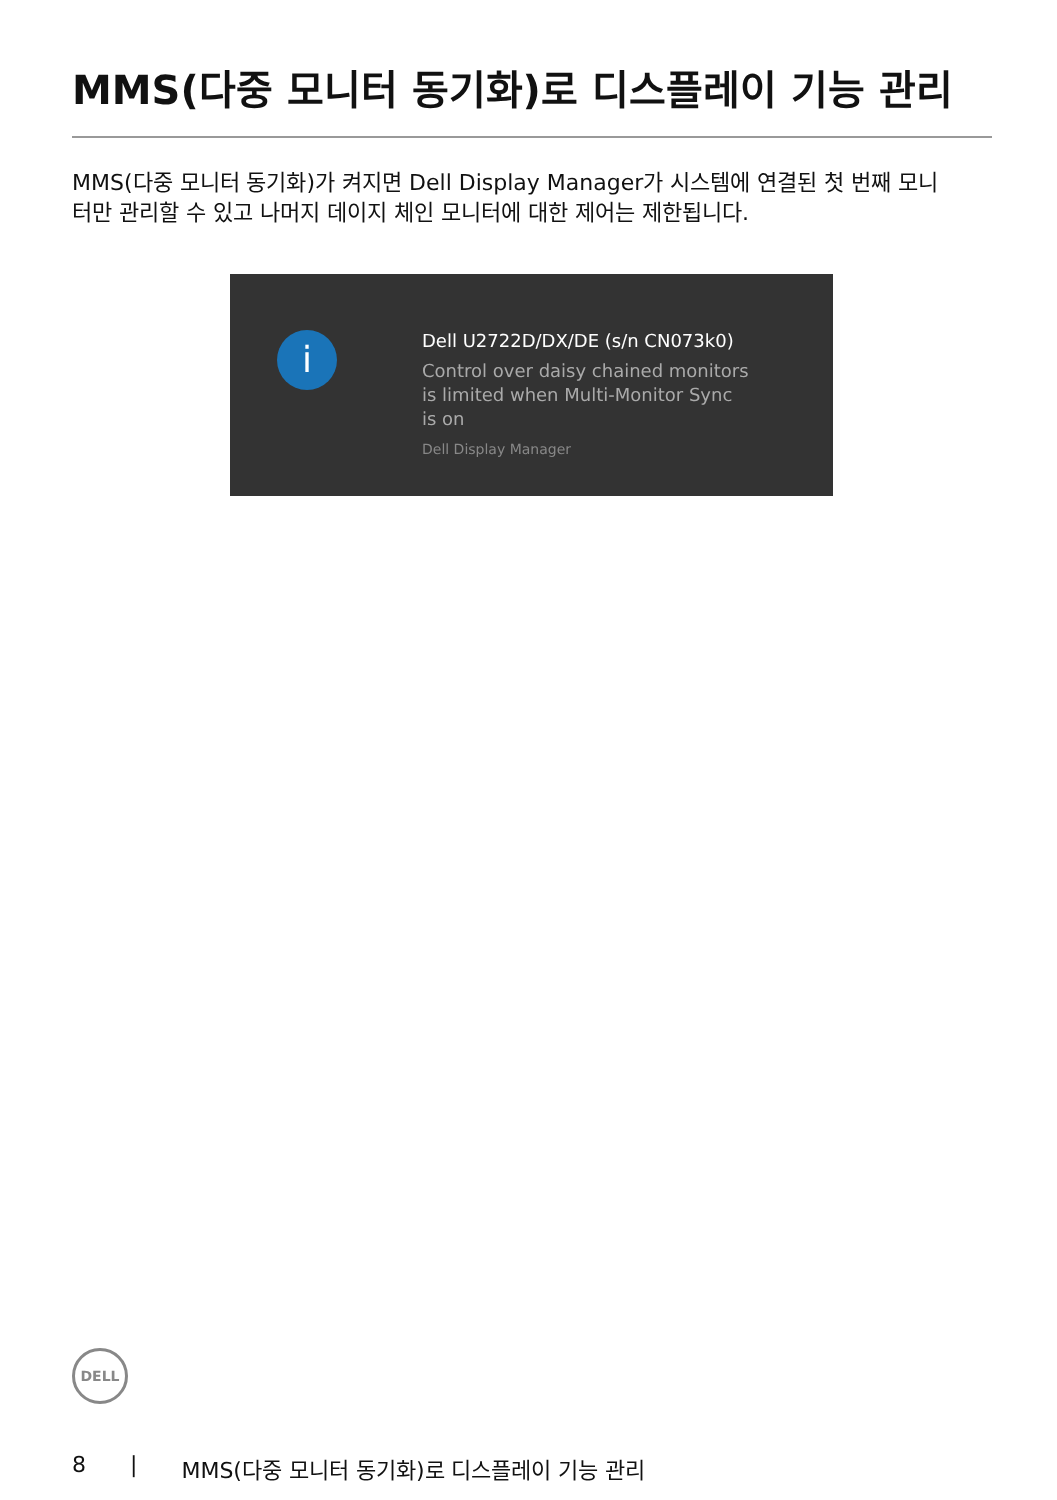MMS(다중 모니터 동기화)로 디스플레이 기능 관리
MMS(다중 모니터 동기화)가 켜지면 Dell Display Manager가 시스템에 연결된 첫 번째 모니터만 관리할 수 있고 나머지 데이지 체인 모니터에 대한 제어는 제한됩니다.
i
Dell U2722D/DX/DE (s/n CN073k0)
Control over daisy chained monitors is limited when Multi-Monitor Sync is on
Dell Display Manager
DELL
8 | MMS(다중 모니터 동기화)로 디스플레이 기능 관리